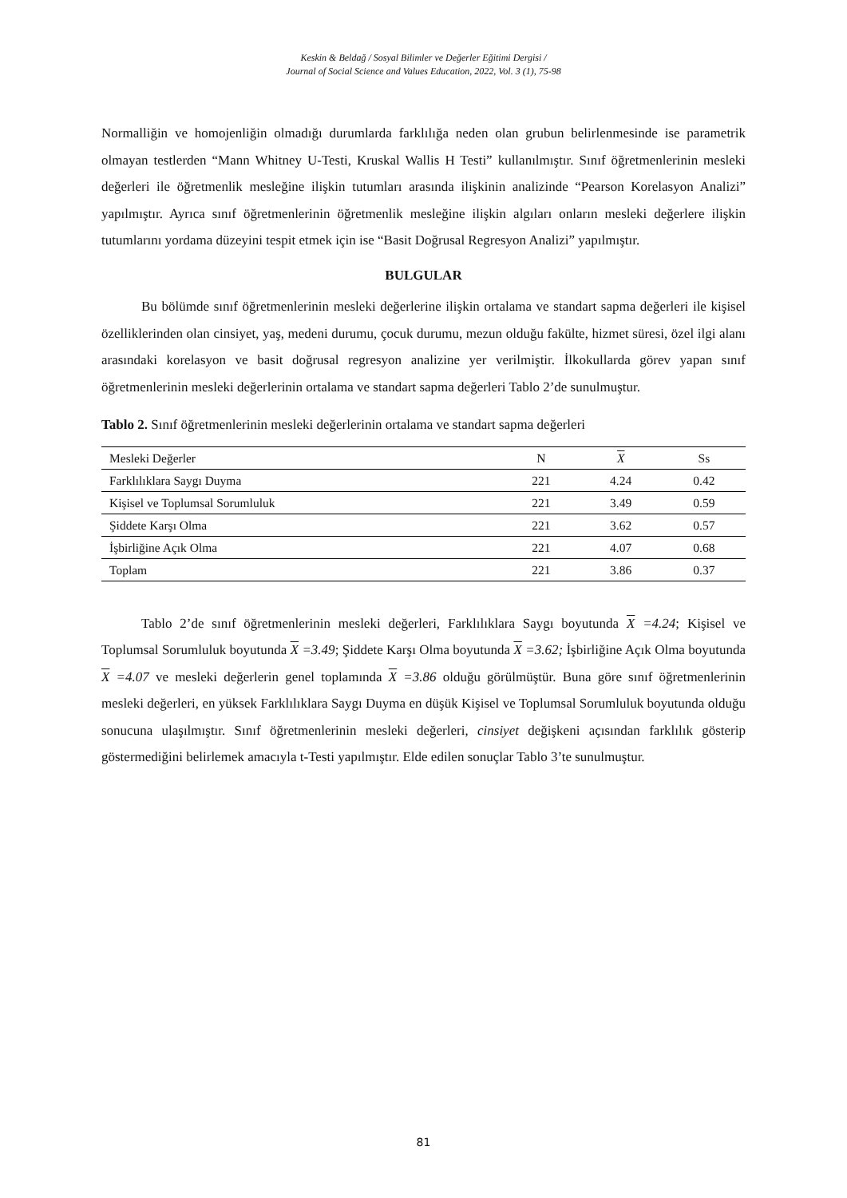Keskin & Beldağ / Sosyal Bilimler ve Değerler Eğitimi Dergisi /
Journal of Social Science and Values Education, 2022, Vol. 3 (1), 75-98
Normalliğin ve homojenliğin olmadığı durumlarda farklılığa neden olan grubun belirlenmesinde ise parametrik olmayan testlerden “Mann Whitney U-Testi, Kruskal Wallis H Testi” kullanılmıştır. Sınıf öğretmenlerinin mesleki değerleri ile öğretmenlik mesleğine ilişkin tutumları arasında ilişkinin analizinde “Pearson Korelasyon Analizi” yapılmıştır. Ayrıca sınıf öğretmenlerinin öğretmenlik mesleğine ilişkin algıları onların mesleki değerlere ilişkin tutumlarını yordama düzeyini tespit etmek için ise “Basit Doğrusal Regresyon Analizi” yapılmıştır.
BULGULAR
Bu bölümde sınıf öğretmenlerinin mesleki değerlerine ilişkin ortalama ve standart sapma değerleri ile kişisel özelliklerinden olan cinsiyet, yaş, medeni durumu, çocuk durumu, mezun olduğu fakülte, hizmet süresi, özel ilgi alanı arasındaki korelasyon ve basit doğrusal regresyon analizine yer verilmiştir. İlkokullarda görev yapan sınıf öğretmenlerinin mesleki değerlerinin ortalama ve standart sapma değerleri Tablo 2’de sunulmuştur.
Tablo 2. Sınıf öğretmenlerinin mesleki değerlerinin ortalama ve standart sapma değerleri
| Mesleki Değerler | N | X | Ss |
| --- | --- | --- | --- |
| Farklılıklara Saygı Duyma | 221 | 4.24 | 0.42 |
| Kişisel ve Toplumsal Sorumluluk | 221 | 3.49 | 0.59 |
| Şiddete Karşı Olma | 221 | 3.62 | 0.57 |
| İşbirliğine Açık Olma | 221 | 4.07 | 0.68 |
| Toplam | 221 | 3.86 | 0.37 |
Tablo 2’de sınıf öğretmenlerinin mesleki değerleri, Farklılıklara Saygı boyutunda X =4.24; Kişisel ve Toplumsal Sorumluluk boyutunda X =3.49; Şiddete Karşı Olma boyutunda X =3.62; İşbirliğine Açık Olma boyutunda X =4.07 ve mesleki değerlerin genel toplamında X =3.86 olduğu görülmüştür. Buna göre sınıf öğretmenlerinin mesleki değerleri, en yüksek Farklılıklara Saygı Duyma en düşük Kişisel ve Toplumsal Sorumluluk boyutunda olduğu sonucuna ulaşılmıştır. Sınıf öğretmenlerinin mesleki değerleri, cinsiyet değişkeni açısından farklılık gösterip göstermediğini belirlemek amacıyla t-Testi yapılmıştır. Elde edilen sonuçlar Tablo 3’te sunulmuştur.
81